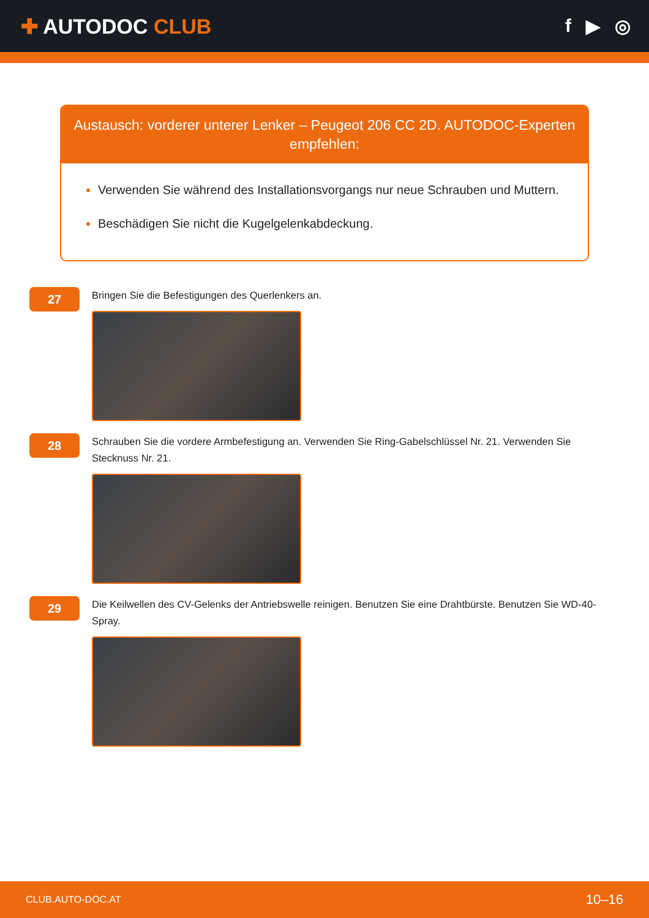✚ AUTODOC CLUB f ▶ ◎
Austausch: vorderer unterer Lenker – Peugeot 206 CC 2D. AUTODOC-Experten empfehlen:
Verwenden Sie während des Installationsvorgangs nur neue Schrauben und Muttern.
Beschädigen Sie nicht die Kugelgelenkabdeckung.
27
Bringen Sie die Befestigungen des Querlenkers an.
28
Schrauben Sie die vordere Armbefestigung an. Verwenden Sie Ring-Gabelschlüssel Nr. 21. Verwenden Sie Stecknuss Nr. 21.
29
Die Keilwellen des CV-Gelenks der Antriebswelle reinigen. Benutzen Sie eine Drahtbürste. Benutzen Sie WD-40-Spray.
CLUB.AUTO-DOC.AT 10–16